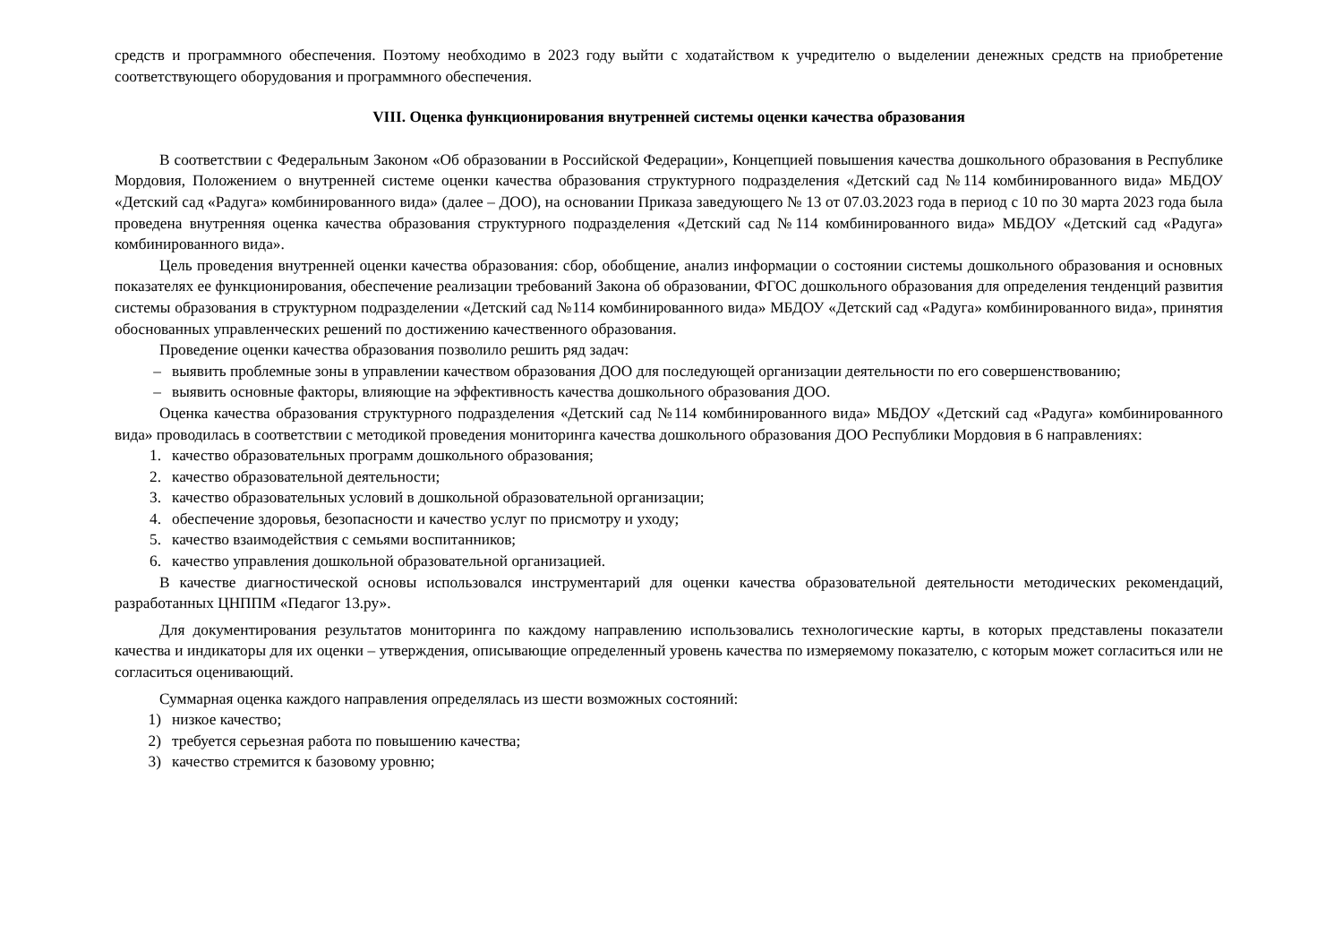средств и программного обеспечения. Поэтому необходимо в 2023 году выйти с ходатайством к учредителю о выделении денежных средств на приобретение соответствующего оборудования и программного обеспечения.
VIII. Оценка функционирования внутренней системы оценки качества образования
В соответствии с Федеральным Законом «Об образовании в Российской Федерации», Концепцией повышения качества дошкольного образования в Республике Мордовия, Положением о внутренней системе оценки качества образования структурного подразделения «Детский сад №114 комбинированного вида» МБДОУ «Детский сад «Радуга» комбинированного вида» (далее – ДОО), на основании Приказа заведующего № 13 от 07.03.2023 года в период с 10 по 30 марта 2023 года была проведена внутренняя оценка качества образования структурного подразделения «Детский сад №114 комбинированного вида» МБДОУ «Детский сад «Радуга» комбинированного вида».
Цель проведения внутренней оценки качества образования: сбор, обобщение, анализ информации о состоянии системы дошкольного образования и основных показателях ее функционирования, обеспечение реализации требований Закона об образовании, ФГОС дошкольного образования для определения тенденций развития системы образования в структурном подразделении «Детский сад №114 комбинированного вида» МБДОУ «Детский сад «Радуга» комбинированного вида», принятия обоснованных управленческих решений по достижению качественного образования.
Проведение оценки качества образования позволило решить ряд задач:
– выявить проблемные зоны в управлении качеством образования ДОО для последующей организации деятельности по его совершенствованию;
– выявить основные факторы, влияющие на эффективность качества дошкольного образования ДОО.
Оценка качества образования структурного подразделения «Детский сад №114 комбинированного вида» МБДОУ «Детский сад «Радуга» комбинированного вида» проводилась в соответствии с методикой проведения мониторинга качества дошкольного образования ДОО Республики Мордовия в 6 направлениях:
1. качество образовательных программ дошкольного образования;
2. качество образовательной деятельности;
3. качество образовательных условий в дошкольной образовательной организации;
4. обеспечение здоровья, безопасности и качество услуг по присмотру и уходу;
5. качество взаимодействия с семьями воспитанников;
6. качество управления дошкольной образовательной организацией.
В качестве диагностической основы использовался инструментарий для оценки качества образовательной деятельности методических рекомендаций, разработанных ЦНППМ «Педагог 13.ру».
Для документирования результатов мониторинга по каждому направлению использовались технологические карты, в которых представлены показатели качества и индикаторы для их оценки – утверждения, описывающие определенный уровень качества по измеряемому показателю, с которым может согласиться или не согласиться оценивающий.
Суммарная оценка каждого направления определялась из шести возможных состояний:
1) низкое качество;
2) требуется серьезная работа по повышению качества;
3) качество стремится к базовому уровню;